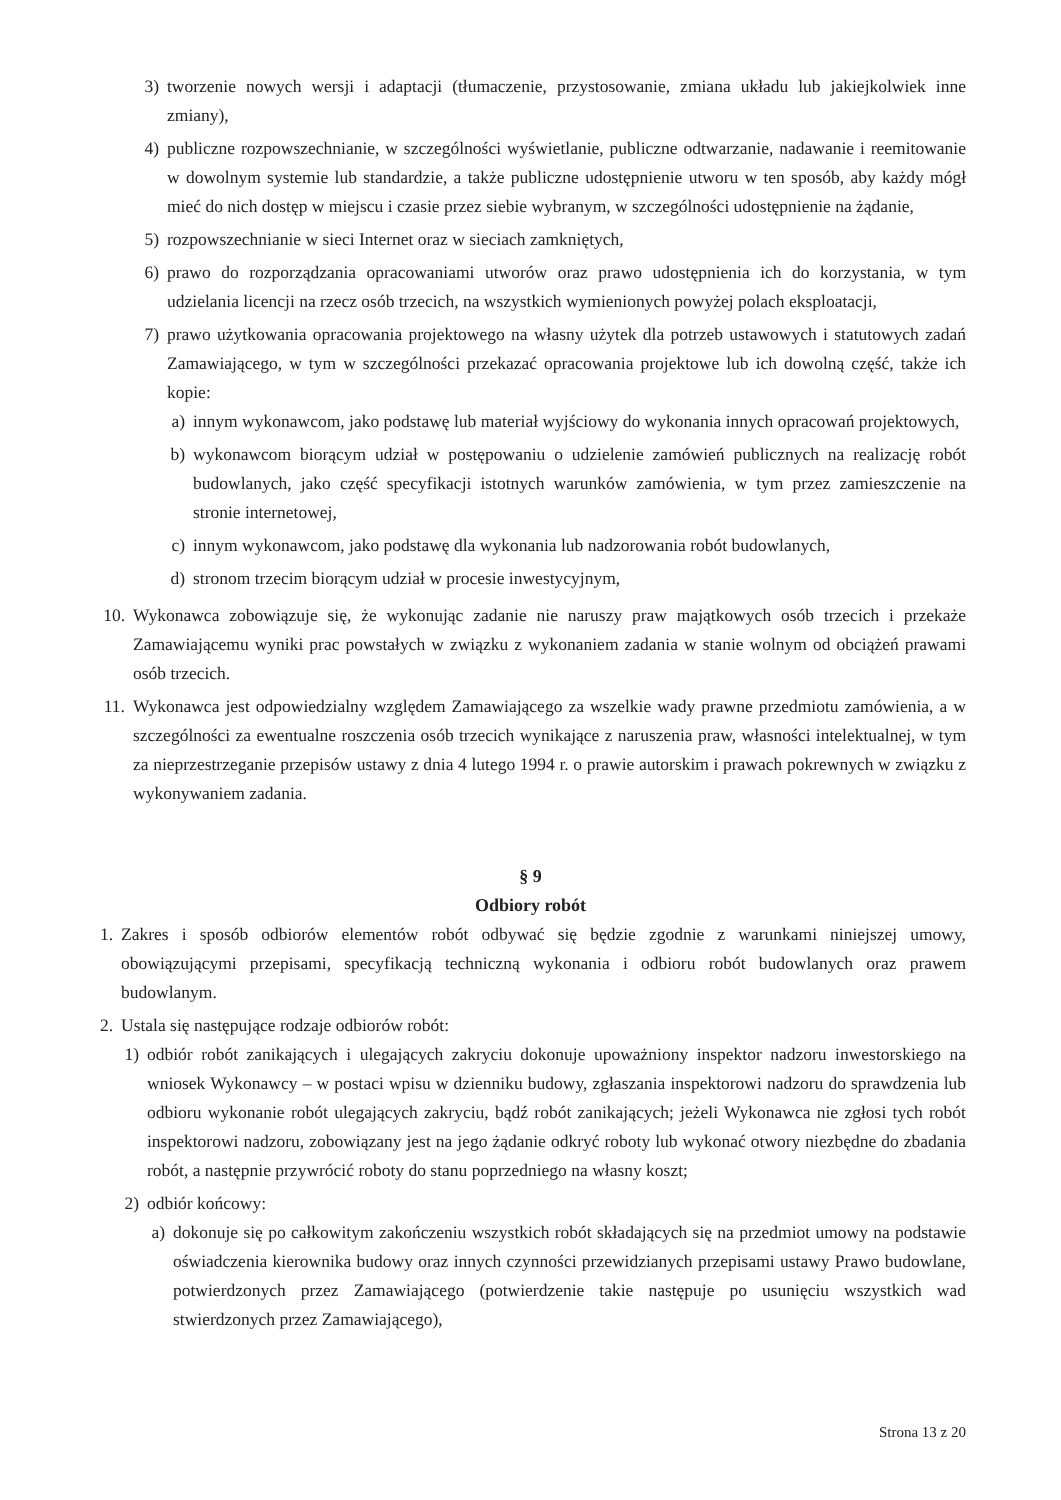3) tworzenie nowych wersji i adaptacji (tłumaczenie, przystosowanie, zmiana układu lub jakiejkolwiek inne zmiany),
4) publiczne rozpowszechnianie, w szczególności wyświetlanie, publiczne odtwarzanie, nadawanie i reemitowanie w dowolnym systemie lub standardzie, a także publiczne udostępnienie utworu w ten sposób, aby każdy mógł mieć do nich dostęp w miejscu i czasie przez siebie wybranym, w szczególności udostępnienie na żądanie,
5) rozpowszechnianie w sieci Internet oraz w sieciach zamkniętych,
6) prawo do rozporządzania opracowaniami utworów oraz prawo udostępnienia ich do korzystania, w tym udzielania licencji na rzecz osób trzecich, na wszystkich wymienionych powyżej polach eksploatacji,
7) prawo użytkowania opracowania projektowego na własny użytek dla potrzeb ustawowych i statutowych zadań Zamawiającego, w tym w szczególności przekazać opracowania projektowe lub ich dowolną część, także ich kopie:
a) innym wykonawcom, jako podstawę lub materiał wyjściowy do wykonania innych opracowań projektowych,
b) wykonawcom biorącym udział w postępowaniu o udzielenie zamówień publicznych na realizację robót budowlanych, jako część specyfikacji istotnych warunków zamówienia, w tym przez zamieszczenie na stronie internetowej,
c) innym wykonawcom, jako podstawę dla wykonania lub nadzorowania robót budowlanych,
d) stronom trzecim biorącym udział w procesie inwestycyjnym,
10. Wykonawca zobowiązuje się, że wykonując zadanie nie naruszy praw majątkowych osób trzecich i przekaże Zamawiającemu wyniki prac powstałych w związku z wykonaniem zadania w stanie wolnym od obciążeń prawami osób trzecich.
11. Wykonawca jest odpowiedzialny względem Zamawiającego za wszelkie wady prawne przedmiotu zamówienia, a w szczególności za ewentualne roszczenia osób trzecich wynikające z naruszenia praw, własności intelektualnej, w tym za nieprzestrzeganie przepisów ustawy z dnia 4 lutego 1994 r. o prawie autorskim i prawach pokrewnych w związku z wykonywaniem zadania.
§ 9
Odbiory robót
1. Zakres i sposób odbiorów elementów robót odbywać się będzie zgodnie z warunkami niniejszej umowy, obowiązującymi przepisami, specyfikacją techniczną wykonania i odbioru robót budowlanych oraz prawem budowlanym.
2. Ustala się następujące rodzaje odbiorów robót:
1) odbiór robót zanikających i ulegających zakryciu dokonuje upoważniony inspektor nadzoru inwestorskiego na wniosek Wykonawcy – w postaci wpisu w dzienniku budowy, zgłaszania inspektorowi nadzoru do sprawdzenia lub odbioru wykonanie robót ulegających zakryciu, bądź robót zanikających; jeżeli Wykonawca nie zgłosi tych robót inspektorowi nadzoru, zobowiązany jest na jego żądanie odkryć roboty lub wykonać otwory niezbędne do zbadania robót, a następnie przywrócić roboty do stanu poprzedniego na własny koszt;
2) odbiór końcowy:
a) dokonuje się po całkowitym zakończeniu wszystkich robót składających się na przedmiot umowy na podstawie oświadczenia kierownika budowy oraz innych czynności przewidzianych przepisami ustawy Prawo budowlane, potwierdzonych przez Zamawiającego (potwierdzenie takie następuje po usunięciu wszystkich wad stwierdzonych przez Zamawiającego),
Strona 13 z 20